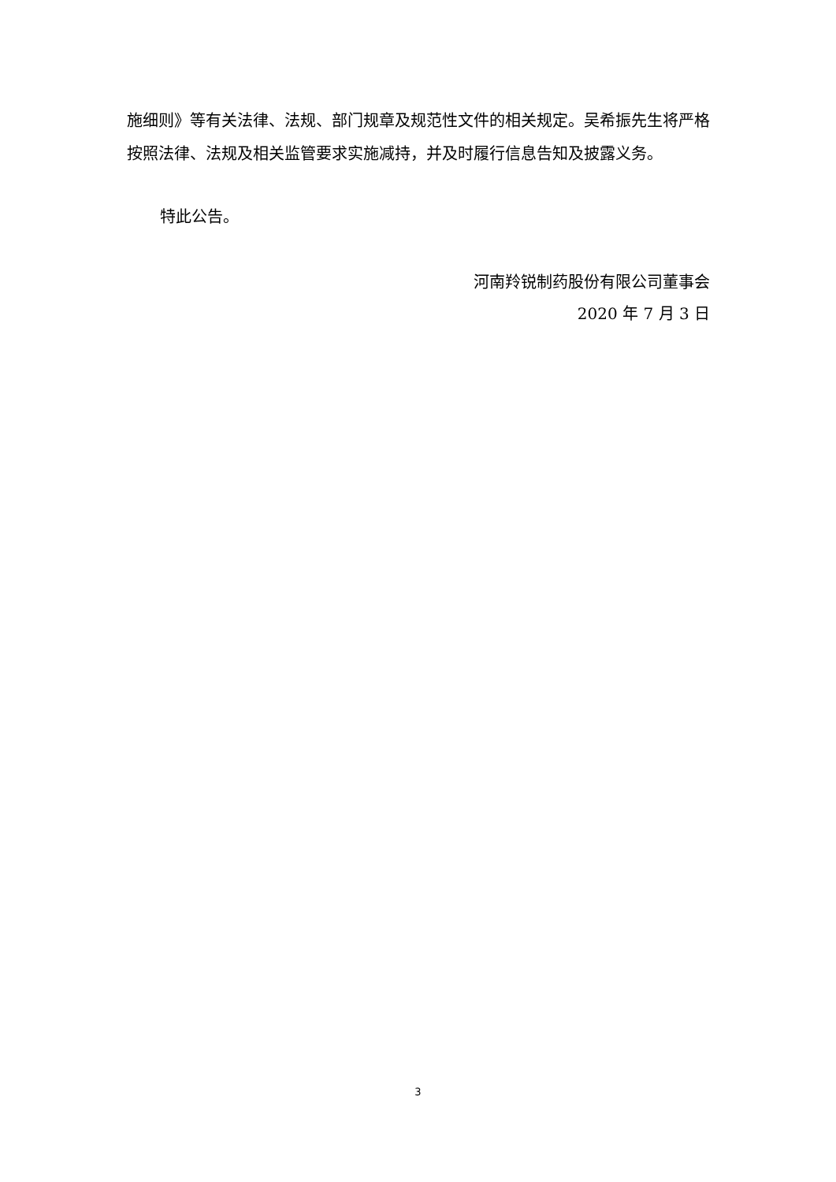施细则》等有关法律、法规、部门规章及规范性文件的相关规定。吴希振先生将严格按照法律、法规及相关监管要求实施减持，并及时履行信息告知及披露义务。
特此公告。
河南羚锐制药股份有限公司董事会
2020 年 7 月 3 日
3